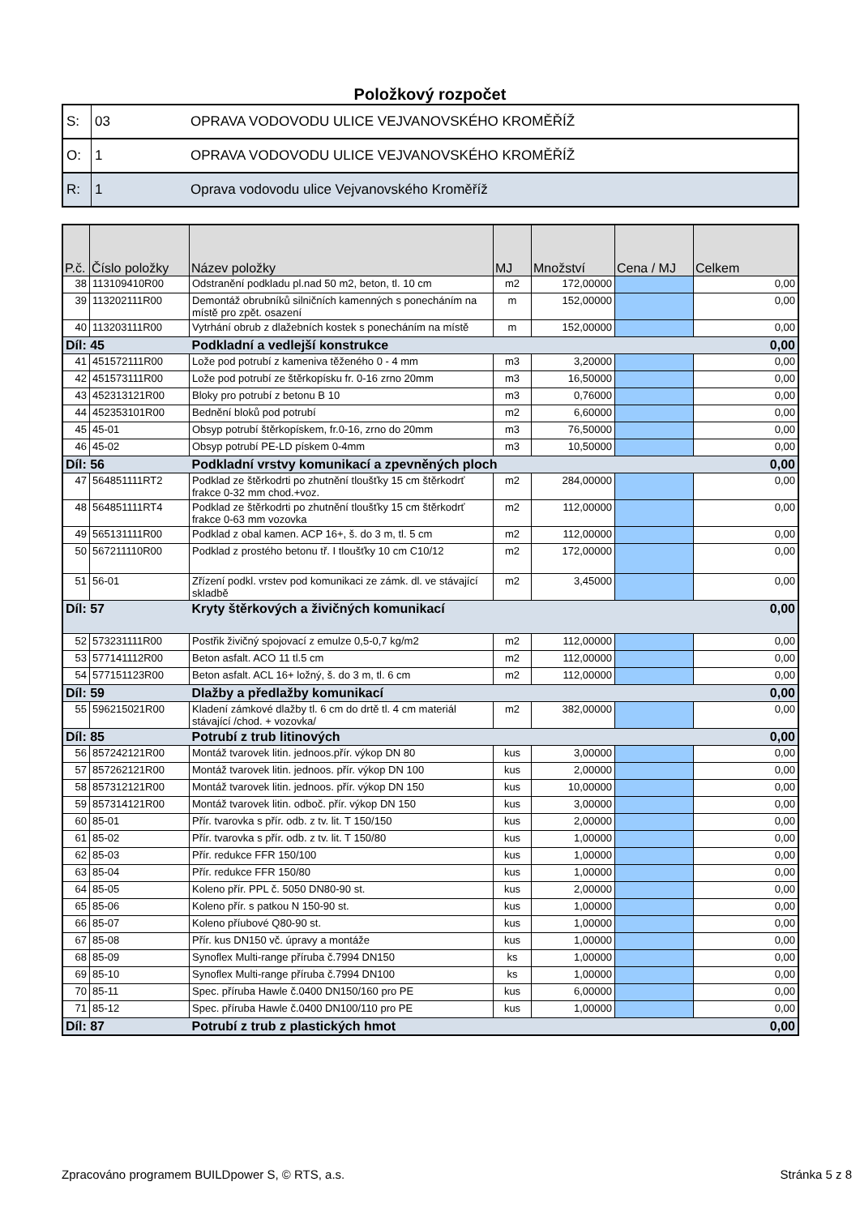Položkový rozpočet
| S: | 03 | OPRAVA VODOVODU ULICE VEJVANOVSKÉHO KROMĚŘÍŽ |
| O: | 1 | OPRAVA VODOVODU ULICE VEJVANOVSKÉHO KROMĚŘÍŽ |
| R: | 1 | Oprava vodovodu ulice Vejvanovského Kroměříž |
| P.č. | Číslo položky | Název položky | MJ | Množství | Cena / MJ | Celkem |
| --- | --- | --- | --- | --- | --- | --- |
| 38 | 113109410R00 | Odstranění podkladu pl.nad 50 m2, beton, tl. 10 cm | m2 | 172,00000 | | 0,00 |
| 39 | 113202111R00 | Demontáž obrubníků silničních kamenných s ponecháním na místě pro zpět. osazení | m | 152,00000 | | 0,00 |
| 40 | 113203111R00 | Vytrhání obrub z dlažebních kostek s ponecháním na místě | m | 152,00000 | | 0,00 |
| Díl: 45 | | Podkladní a vedlejší konstrukce | | | | 0,00 |
| 41 | 451572111R00 | Lože pod potrubí z kameniva těženého 0 - 4 mm | m3 | 3,20000 | | 0,00 |
| 42 | 451573111R00 | Lože pod potrubí ze štěrkopísku fr. 0-16 zrno 20mm | m3 | 16,50000 | | 0,00 |
| 43 | 452313121R00 | Bloky pro potrubí z betonu B 10 | m3 | 0,76000 | | 0,00 |
| 44 | 452353101R00 | Bednění bloků pod potrubí | m2 | 6,60000 | | 0,00 |
| 45 | 45-01 | Obsyp potrubí štěrkopískem, fr.0-16, zrno do 20mm | m3 | 76,50000 | | 0,00 |
| 46 | 45-02 | Obsyp potrubí PE-LD pískem 0-4mm | m3 | 10,50000 | | 0,00 |
| Díl: 56 | | Podkladní vrstvy komunikací a zpevněných ploch | | | | 0,00 |
| 47 | 564851111RT2 | Podklad ze štěrkodrti po zhutnění tloušťky 15 cm štěrkodrť frakce 0-32 mm chod.+voz. | m2 | 284,00000 | | 0,00 |
| 48 | 564851111RT4 | Podklad ze štěrkodrti po zhutnění tloušťky 15 cm štěrkodrť frakce 0-63 mm vozovka | m2 | 112,00000 | | 0,00 |
| 49 | 565131111R00 | Podklad z obal kamen. ACP 16+, š. do 3 m, tl. 5 cm | m2 | 112,00000 | | 0,00 |
| 50 | 567211110R00 | Podklad z prostého betonu tř. I tloušťky 10 cm C10/12 | m2 | 172,00000 | | 0,00 |
| 51 | 56-01 | Zřízení podkl. vrstev pod komunikaci ze zámk. dl. ve stávající skladbě | m2 | 3,45000 | | 0,00 |
| Díl: 57 | | Kryty štěrkových a živičných komunikací | | | | 0,00 |
| 52 | 573231111R00 | Postřik živičný spojovací z emulze 0,5-0,7 kg/m2 | m2 | 112,00000 | | 0,00 |
| 53 | 577141112R00 | Beton asfalt. ACO 11 tl.5 cm | m2 | 112,00000 | | 0,00 |
| 54 | 577151123R00 | Beton asfalt. ACL 16+ ložný, š. do 3 m, tl. 6 cm | m2 | 112,00000 | | 0,00 |
| Díl: 59 | | Dlažby a předlažby komunikací | | | | 0,00 |
| 55 | 596215021R00 | Kladení zámkové dlažby tl. 6 cm do drtě tl. 4 cm materiál stávající /chod. + vozovka/ | m2 | 382,00000 | | 0,00 |
| Díl: 85 | | Potrubí z trub litinových | | | | 0,00 |
| 56 | 857242121R00 | Montáž tvarovek litin. jednoos.přír. výkop DN 80 | kus | 3,00000 | | 0,00 |
| 57 | 857262121R00 | Montáž tvarovek litin. jednoos. přír. výkop DN 100 | kus | 2,00000 | | 0,00 |
| 58 | 857312121R00 | Montáž tvarovek litin. jednoos. přír. výkop DN 150 | kus | 10,00000 | | 0,00 |
| 59 | 857314121R00 | Montáž tvarovek litin. odboč. přír. výkop DN 150 | kus | 3,00000 | | 0,00 |
| 60 | 85-01 | Přír. tvarovka s přír. odb. z tv. lit. T 150/150 | kus | 2,00000 | | 0,00 |
| 61 | 85-02 | Přír. tvarovka s přír. odb. z tv. lit. T 150/80 | kus | 1,00000 | | 0,00 |
| 62 | 85-03 | Přír. redukce FFR 150/100 | kus | 1,00000 | | 0,00 |
| 63 | 85-04 | Přír. redukce FFR 150/80 | kus | 1,00000 | | 0,00 |
| 64 | 85-05 | Koleno přír. PPL č. 5050 DN80-90 st. | kus | 2,00000 | | 0,00 |
| 65 | 85-06 | Koleno přír. s patkou N 150-90 st. | kus | 1,00000 | | 0,00 |
| 66 | 85-07 | Koleno příubové Q80-90 st. | kus | 1,00000 | | 0,00 |
| 67 | 85-08 | Přír. kus DN150 vč. úpravy a montáže | kus | 1,00000 | | 0,00 |
| 68 | 85-09 | Synoflex Multi-range příruba č.7994 DN150 | ks | 1,00000 | | 0,00 |
| 69 | 85-10 | Synoflex Multi-range příruba č.7994 DN100 | ks | 1,00000 | | 0,00 |
| 70 | 85-11 | Spec. příruba Hawle č.0400 DN150/160 pro PE | kus | 6,00000 | | 0,00 |
| 71 | 85-12 | Spec. příruba Hawle č.0400 DN100/110 pro PE | kus | 1,00000 | | 0,00 |
| Díl: 87 | | Potrubí z trub z plastických hmot | | | | 0,00 |
Zpracováno programem BUILDpower S, © RTS, a.s. Stránka 5 z 8